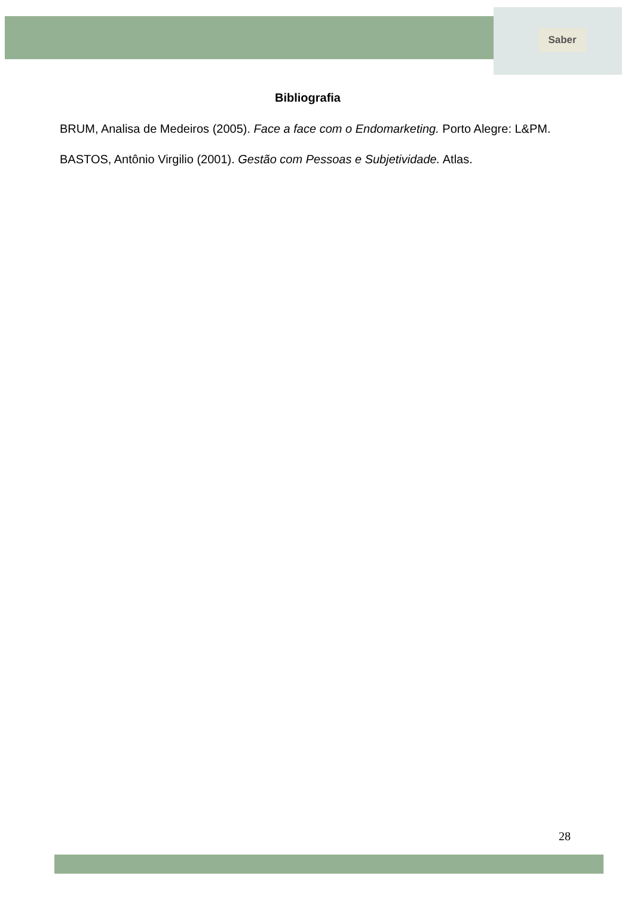Saber
Bibliografia
BRUM, Analisa de Medeiros (2005). Face a face com o Endomarketing. Porto Alegre: L&PM.
BASTOS, Antônio Virgilio (2001). Gestão com Pessoas e Subjetividade. Atlas.
28